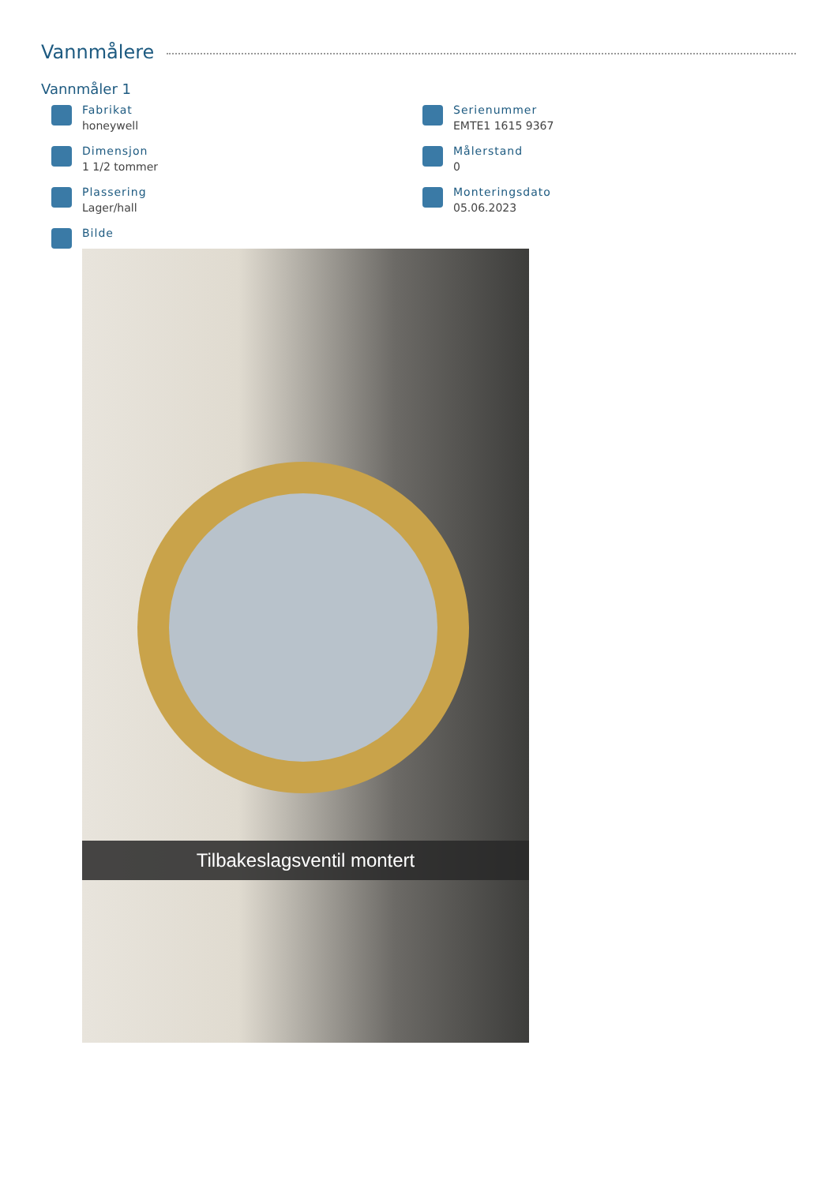Vannmålere
Vannmåler 1
Fabrikat
honeywell
Serienummer
EMTE1 1615 9367
Dimensjon
1 1/2 tommer
Målerstand
0
Plassering
Lager/hall
Monteringsdato
05.06.2023
Bilde
Tilbakeslagsventil montert